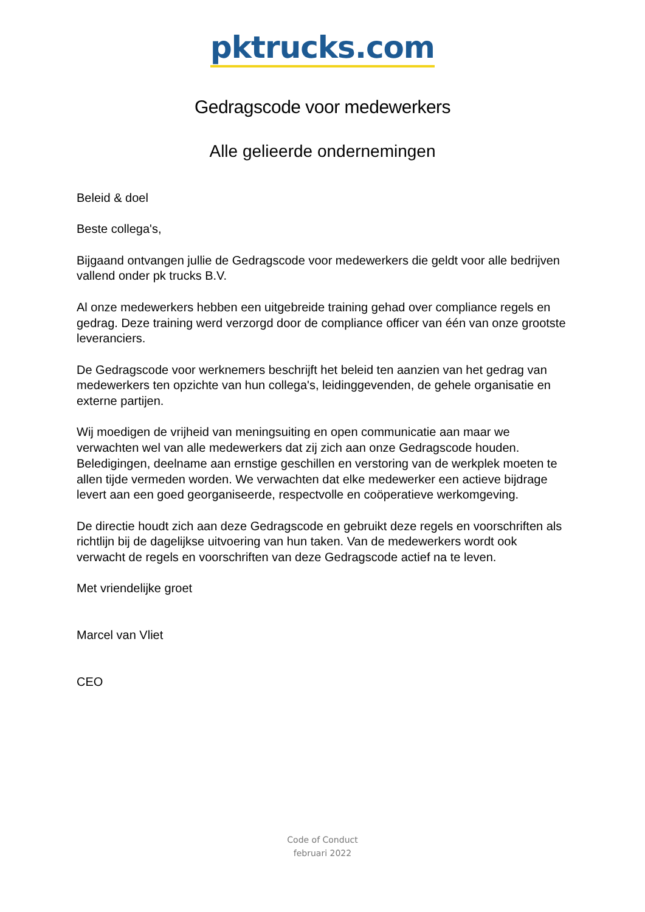pktrucks.com
Gedragscode voor medewerkers
Alle gelieerde ondernemingen
Beleid & doel
Beste collega's,
Bijgaand ontvangen jullie de Gedragscode voor medewerkers die geldt voor alle bedrijven vallend onder pk trucks B.V.
Al onze medewerkers hebben een uitgebreide training gehad over compliance regels en gedrag. Deze training werd verzorgd door de compliance officer van één van onze grootste leveranciers.
De Gedragscode voor werknemers beschrijft het beleid ten aanzien van het gedrag van medewerkers ten opzichte van hun collega's, leidinggevenden, de gehele organisatie en externe partijen.
Wij moedigen de vrijheid van meningsuiting en open communicatie aan maar we verwachten wel van alle medewerkers dat zij zich aan onze Gedragscode houden. Beledigingen, deelname aan ernstige geschillen en verstoring van de werkplek moeten te allen tijde vermeden worden. We verwachten dat elke medewerker een actieve bijdrage levert aan een goed georganiseerde, respectvolle en coöperatieve werkomgeving.
De directie houdt zich aan deze Gedragscode en gebruikt deze regels en voorschriften als richtlijn bij de dagelijkse uitvoering van hun taken. Van de medewerkers wordt ook verwacht de regels en voorschriften van deze Gedragscode actief na te leven.
Met vriendelijke groet
Marcel van Vliet
CEO
Code of Conduct
februari 2022